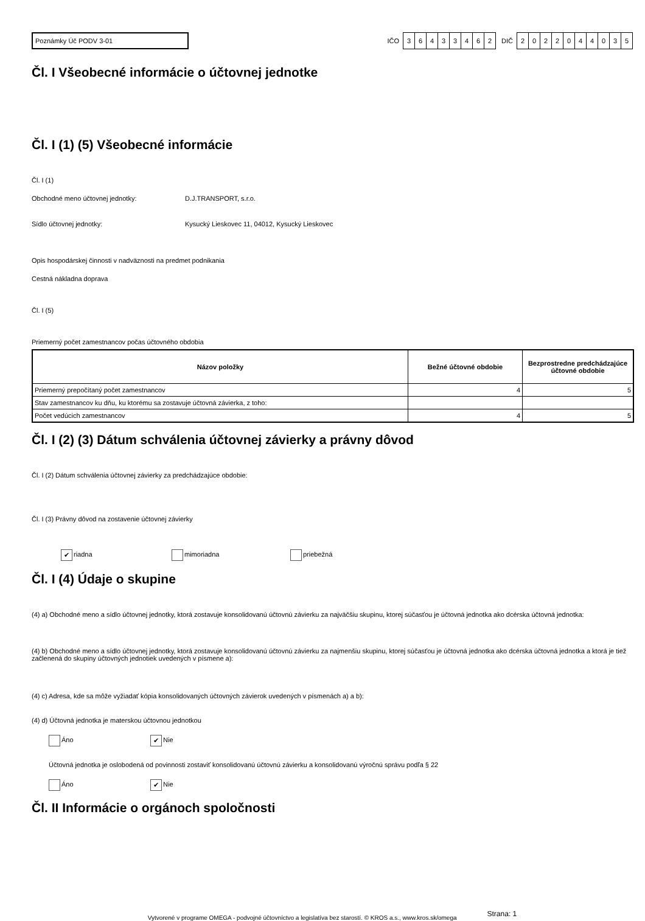Poznámky Úč PODV 3-01
IČO
36433462
DIČ
2022044035
Čl. I Všeobecné informácie o účtovnej jednotke
Čl. I (1) (5) Všeobecné informácie
Čl. I (1)
Obchodné meno účtovnej jednotky: D.J.TRANSPORT, s.r.o.
Sídlo účtovnej jednotky: Kysucký Lieskovec 11, 04012, Kysucký Lieskovec
Opis hospodárskej činnosti v nadväznosti na predmet podnikania
Cestná nákladna doprava
Čl. I (5)
Priemerný počet zamestnancov počas účtovného obdobia
| Názov položky | Bežné účtovné obdobie | Bezprostredne predchádzajúce účtovné obdobie |
| --- | --- | --- |
| Priemerný prepočítaný počet zamestnancov | 4 | 5 |
| Stav zamestnancov ku dňu, ku ktorému sa zostavuje účtovná závierka, z toho: | | |
| Počet vedúcich zamestnancov | 4 | 5 |
Čl. I (2) (3) Dátum schválenia účtovnej závierky a právny dôvod
Čl. I (2) Dátum schválenia účtovnej závierky za predchádzajúce obdobie:
Čl. I (3) Právny dôvod na zostavenie účtovnej závierky
✔ riadna mimoriadna priebežná
Čl. I (4) Údaje o skupine
(4) a) Obchodné meno a sídlo účtovnej jednotky, ktorá zostavuje konsolidovanú účtovnú závierku za najväčšiu skupinu, ktorej súčasťou je účtovná jednotka ako dcérska účtovná jednotka:
(4) b) Obchodné meno a sídlo účtovnej jednotky, ktorá zostavuje konsolidovanú účtovnú závierku za najmenšiu skupinu, ktorej súčasťou je účtovná jednotka ako dcérska účtovná jednotka a ktorá je tiež začlenená do skupiny účtovných jednotiek uvedených v písmene a):
(4) c) Adresa, kde sa môže vyžiadať kópia konsolidovaných účtovných závierok uvedených v písmenách a) a b):
(4) d) Účtovná jednotka je materskou účtovnou jednotkou
Áno ✔ Nie
Účtovná jednotka je oslobodená od povinnosti zostaviť konsolidovanú účtovnú závierku a konsolidovanú výročnú správu podľa § 22
Áno ✔ Nie
Čl. II Informácie o orgánoch spoločnosti
Vytvorené v programe OMEGA - podvojné účtovníctvo a legislatíva bez starostí. © KROS a.s., www.kros.sk/omega Strana: 1